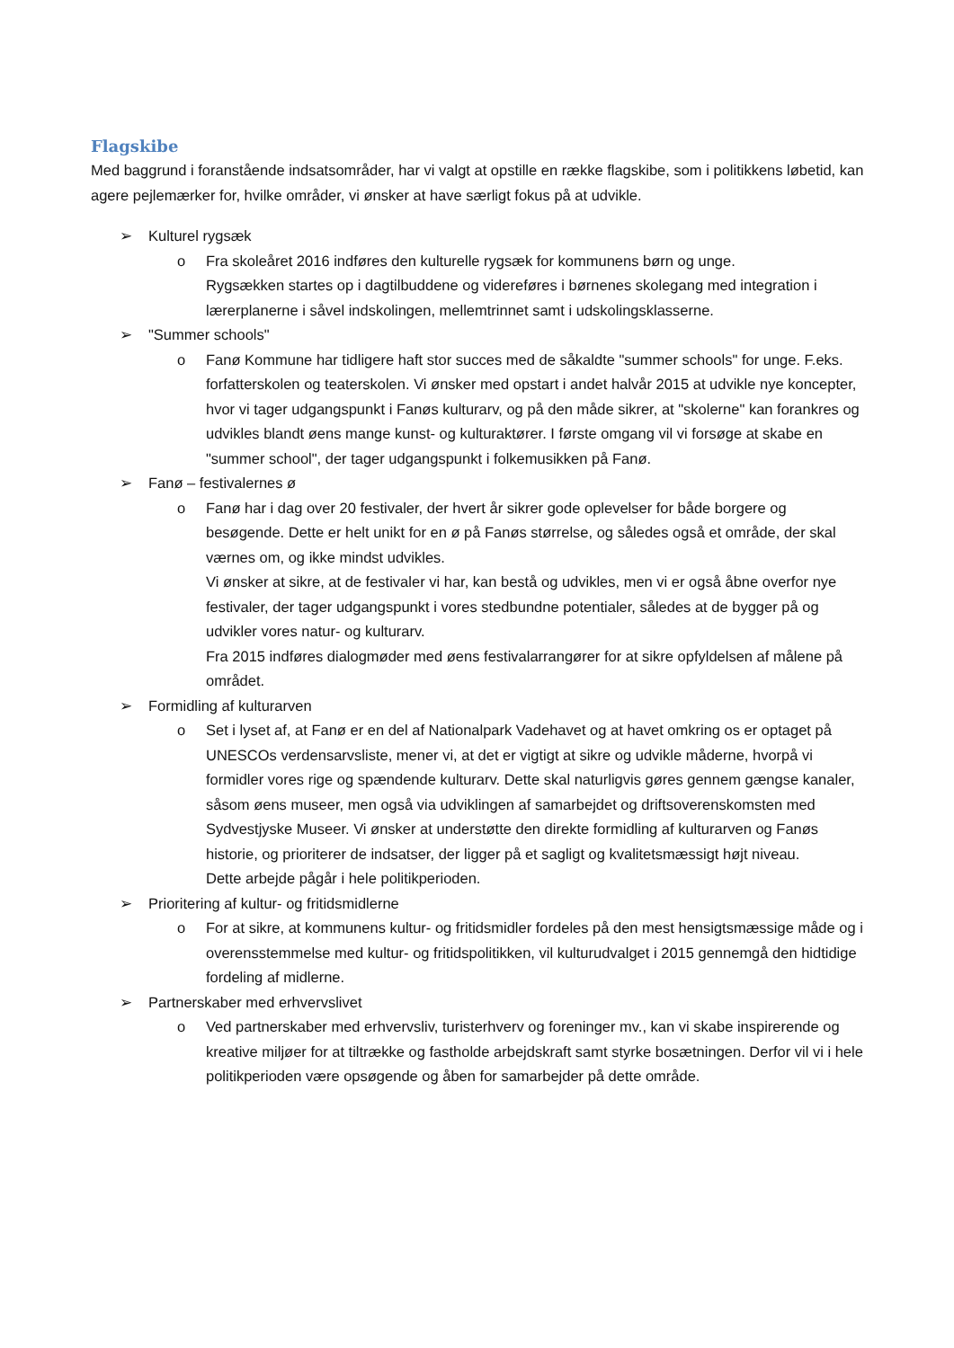Flagskibe
Med baggrund i foranstående indsatsområder, har vi valgt at opstille en række flagskibe, som i politikkens løbetid, kan agere pejlemærker for, hvilke områder, vi ønsker at have særligt fokus på at udvikle.
➢ Kulturel rygsæk
o Fra skoleåret 2016 indføres den kulturelle rygsæk for kommunens børn og unge.
Rygsækken startes op i dagtilbuddene og videreføres i børnenes skolegang med integration i lærerplanerne i såvel indskolingen, mellemtrinnet samt i udskolingsklasserne.
➢ "Summer schools"
o Fanø Kommune har tidligere haft stor succes med de såkaldte "summer schools" for unge. F.eks. forfatterskolen og teaterskolen. Vi ønsker med opstart i andet halvår 2015 at udvikle nye koncepter, hvor vi tager udgangspunkt i Fanøs kulturarv, og på den måde sikrer, at "skolerne" kan forankres og udvikles blandt øens mange kunst- og kulturaktører. I første omgang vil vi forsøge at skabe en "summer school", der tager udgangspunkt i folkemusikken på Fanø.
➢ Fanø – festivalernes ø
o Fanø har i dag over 20 festivaler, der hvert år sikrer gode oplevelser for både borgere og besøgende. Dette er helt unikt for en ø på Fanøs størrelse, og således også et område, der skal værnes om, og ikke mindst udvikles.
Vi ønsker at sikre, at de festivaler vi har, kan bestå og udvikles, men vi er også åbne overfor nye festivaler, der tager udgangspunkt i vores stedbundne potentialer, således at de bygger på og udvikler vores natur- og kulturarv.
Fra 2015 indføres dialogmøder med øens festivalarrangører for at sikre opfyldelsen af målene på området.
➢ Formidling af kulturarven
o Set i lyset af, at Fanø er en del af Nationalpark Vadehavet og at havet omkring os er optaget på UNESCOs verdensarvsliste, mener vi, at det er vigtigt at sikre og udvikle måderne, hvorpå vi formidler vores rige og spændende kulturarv. Dette skal naturligvis gøres gennem gængse kanaler, såsom øens museer, men også via udviklingen af samarbejdet og driftsoverenskomsten med Sydvestjyske Museer. Vi ønsker at understøtte den direkte formidling af kulturarven og Fanøs historie, og prioriterer de indsatser, der ligger på et sagligt og kvalitetsmæssigt højt niveau.
Dette arbejde pågår i hele politikperioden.
➢ Prioritering af kultur- og fritidsmidlerne
o For at sikre, at kommunens kultur- og fritidsmidler fordeles på den mest hensigtsmæssige måde og i overensstemmelse med kultur- og fritidspolitikken, vil kulturudvalget i 2015 gennemgå den hidtidige fordeling af midlerne.
➢ Partnerskaber med erhvervslivet
o Ved partnerskaber med erhvervsliv, turisterhverv og foreninger mv., kan vi skabe inspirerende og kreative miljøer for at tiltrække og fastholde arbejdskraft samt styrke bosætningen. Derfor vil vi i hele politikperioden være opsøgende og åben for samarbejder på dette område.